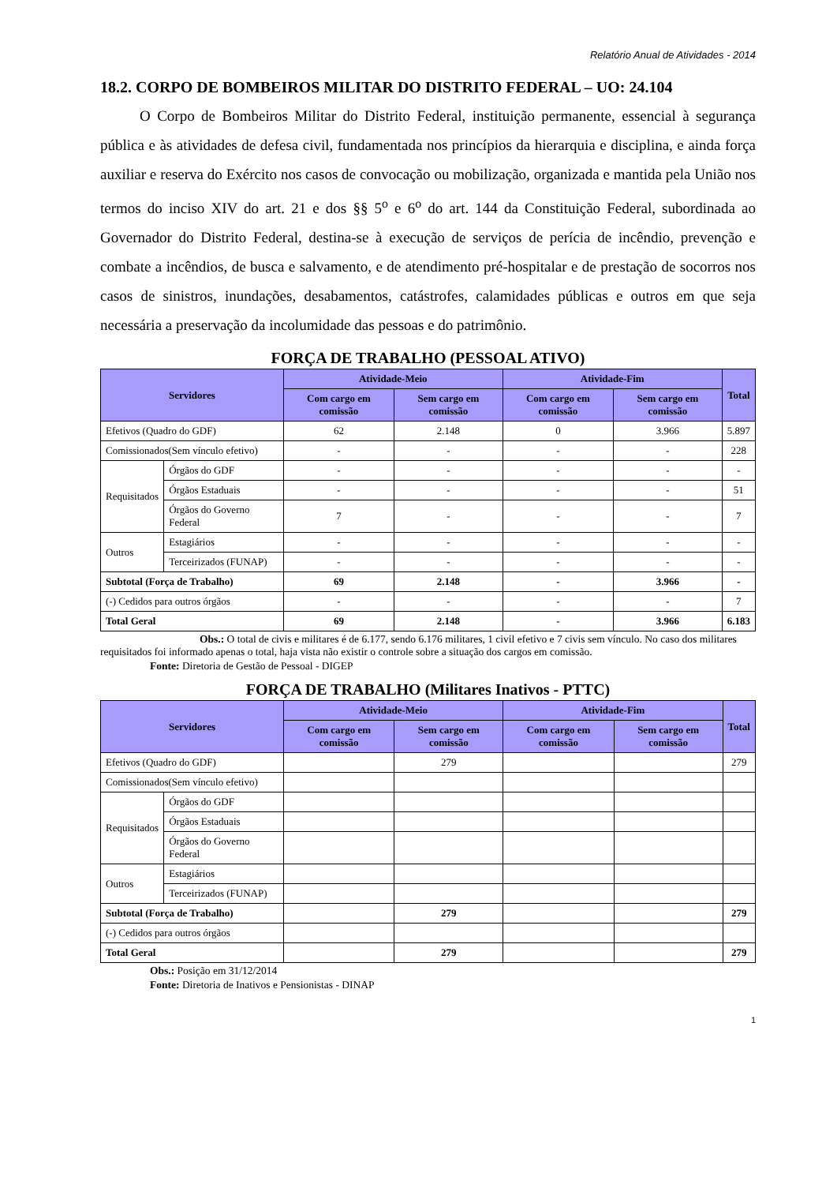Relatório Anual de Atividades - 2014
18.2. CORPO DE BOMBEIROS MILITAR DO DISTRITO FEDERAL – UO: 24.104
O Corpo de Bombeiros Militar do Distrito Federal, instituição permanente, essencial à segurança pública e às atividades de defesa civil, fundamentada nos princípios da hierarquia e disciplina, e ainda força auxiliar e reserva do Exército nos casos de convocação ou mobilização, organizada e mantida pela União nos termos do inciso XIV do art. 21 e dos §§ 5<sup>o</sup> e 6<sup>o</sup> do art. 144 da Constituição Federal, subordinada ao Governador do Distrito Federal, destina-se à execução de serviços de perícia de incêndio, prevenção e combate a incêndios, de busca e salvamento, e de atendimento pré-hospitalar e de prestação de socorros nos casos de sinistros, inundações, desabamentos, catástrofes, calamidades públicas e outros em que seja necessária a preservação da incolumidade das pessoas e do patrimônio.
FORÇA DE TRABALHO (PESSOAL ATIVO)
| Servidores | | Atividade-Meio | | Atividade-Fim | | Total |
| --- | --- | --- | --- | --- | --- | --- |
| | | Com cargo em comissão | Sem cargo em comissão | Com cargo em comissão | Sem cargo em comissão | |
| Efetivos (Quadro do GDF) | | 62 | 2.148 | 0 | 3.966 | 5.897 |
| Comissionados(Sem vínculo efetivo) | | - | - | - | - | 228 |
| Requisitados | Órgãos do GDF | - | - | - | - | - |
| | Órgãos Estaduais | - | - | - | - | 51 |
| | Órgãos do Governo Federal | 7 | - | - | - | 7 |
| Outros | Estagiários | - | - | - | - | - |
| | Terceirizados (FUNAP) | - | - | - | - | - |
| Subtotal (Força de Trabalho) | | 69 | 2.148 | - | 3.966 | - |
| (-) Cedidos para outros órgãos | | - | - | - | - | 7 |
| Total Geral | | 69 | 2.148 | - | 3.966 | 6.183 |
Obs.: O total de civis e militares é de 6.177, sendo 6.176 militares, 1 civil efetivo e 7 civis sem vínculo. No caso dos militares requisitados foi informado apenas o total, haja vista não existir o controle sobre a situação dos cargos em comissão.
Fonte: Diretoria de Gestão de Pessoal - DIGEP
FORÇA DE TRABALHO (Militares Inativos - PTTC)
| Servidores | | Atividade-Meio | | Atividade-Fim | | Total |
| --- | --- | --- | --- | --- | --- | --- |
| | | Com cargo em comissão | Sem cargo em comissão | Com cargo em comissão | Sem cargo em comissão | |
| Efetivos (Quadro do GDF) | | | 279 | | | 279 |
| Comissionados(Sem vínculo efetivo) | | | | | | |
| Requisitados | Órgãos do GDF | | | | | |
| | Órgãos Estaduais | | | | | |
| | Órgãos do Governo Federal | | | | | |
| Outros | Estagiários | | | | | |
| | Terceirizados (FUNAP) | | | | | |
| Subtotal (Força de Trabalho) | | | 279 | | | 279 |
| (-) Cedidos para outros órgãos | | | | | | |
| Total Geral | | | 279 | | | 279 |
Obs.: Posição em 31/12/2014
Fonte: Diretoria de Inativos e Pensionistas - DINAP
1